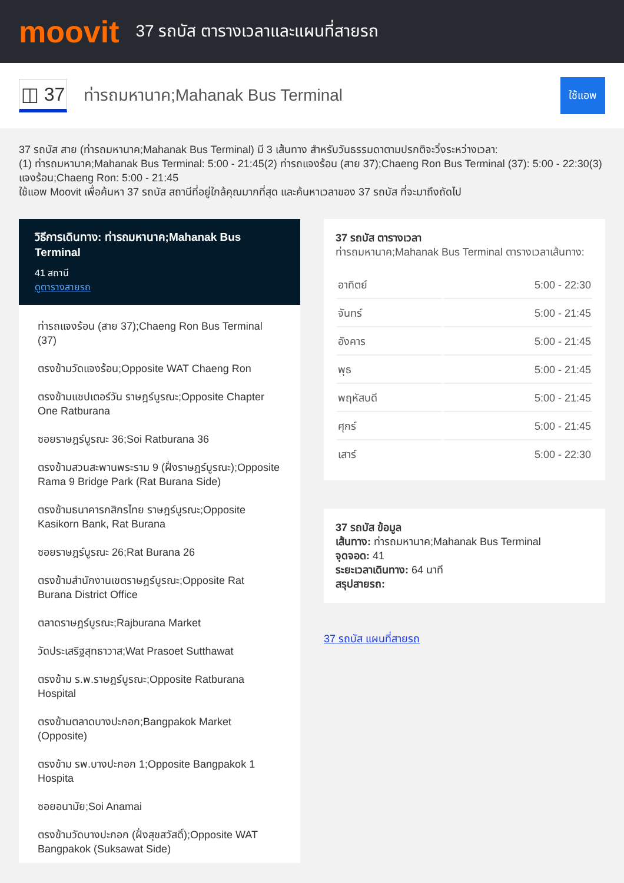moovit
37 รถบัส ตารางเวลาและแผนที่สายรถ
◫ 37
ท่ารถมหานาค;Mahanak Bus Terminal
ใช้แอพ
37 รถบัส สาย (ท่ารถมหานาค;Mahanak Bus Terminal) มี 3 เส้นทาง สำหรับวันธรรมดาตามปรกติจะวิ่งระหว่างเวลา:
(1) ท่ารถมหานาค;Mahanak Bus Terminal: 5:00 - 21:45(2) ท่ารถแจงร้อน (สาย 37);Chaeng Ron Bus Terminal (37): 5:00 - 22:30(3) แจงร้อน;Chaeng Ron: 5:00 - 21:45
ใช้แอพ Moovit เพื่อค้นหา 37 รถบัส สถานีที่อยู่ใกล้คุณมากที่สุด และค้นหาเวลาของ 37 รถบัส ที่จะมาถึงถัดไป
วิธีการเดินทาง: ท่ารถมหานาค;Mahanak Bus Terminal
41 สถานี
ดูตารางสายรถ
ท่ารถแจงร้อน (สาย 37);Chaeng Ron Bus Terminal (37)
ตรงข้ามวัดแจงร้อน;Opposite WAT Chaeng Ron
ตรงข้ามแชปเตอร์วัน ราษฎร์บูรณะ;Opposite Chapter One Ratburana
ซอยราษฎร์บูรณะ 36;Soi Ratburana 36
ตรงข้ามสวนสะพานพระราม 9 (ฝั่งราษฎร์บูรณะ);Opposite Rama 9 Bridge Park (Rat Burana Side)
ตรงข้ามธนาคารกสิกรไทย ราษฎร์บูรณะ;Opposite Kasikorn Bank, Rat Burana
ซอยราษฎร์บูรณะ 26;Rat Burana 26
ตรงข้ามสำนักงานเขตราษฎร์บูรณะ;Opposite Rat Burana District Office
ตลาดราษฎร์บูรณะ;Rajburana Market
วัดประเสริฐสุทธาวาส;Wat Prasoet Sutthawat
ตรงข้าม ร.พ.ราษฎร์บูรณะ;Opposite Ratburana Hospital
ตรงข้ามตลาดบางปะกอก;Bangpakok Market (Opposite)
ตรงข้าม รพ.บางปะกอก 1;Opposite Bangpakok 1 Hospita
ซอยอนามัย;Soi Anamai
ตรงข้ามวัดบางปะกอก (ฝั่งสุขสวัสดิ์);Opposite WAT Bangpakok (Suksawat Side)
37 รถบัส ตารางเวลา
ท่ารถมหานาค;Mahanak Bus Terminal ตารางเวลาเส้นทาง:
| อาทิตย์ | 5:00 - 22:30 |
| จันทร์ | 5:00 - 21:45 |
| อังคาร | 5:00 - 21:45 |
| พุธ | 5:00 - 21:45 |
| พฤหัสบดี | 5:00 - 21:45 |
| ศุกร์ | 5:00 - 21:45 |
| เสาร์ | 5:00 - 22:30 |
37 รถบัส ข้อมูล
เส้นทาง: ท่ารถมหานาค;Mahanak Bus Terminal
จุดจอด: 41
ระยะเวลาเดินทาง: 64 นาที
สรุปสายรถ:
37 รถบัส แผนที่สายรถ